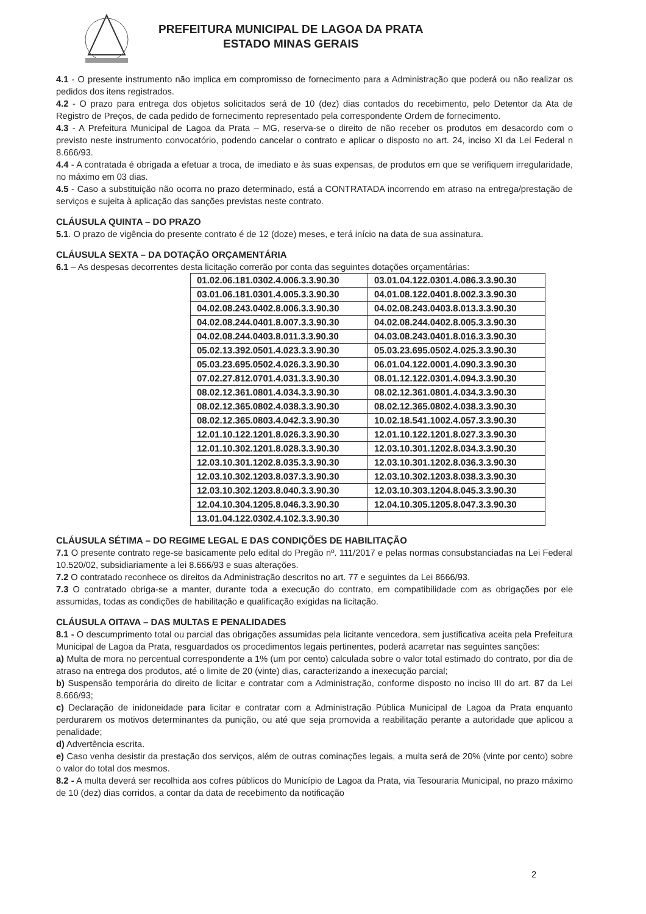PREFEITURA MUNICIPAL DE LAGOA DA PRATA
ESTADO MINAS GERAIS
4.1 - O presente instrumento não implica em compromisso de fornecimento para a Administração que poderá ou não realizar os pedidos dos itens registrados.
4.2 - O prazo para entrega dos objetos solicitados será de 10 (dez) dias contados do recebimento, pelo Detentor da Ata de Registro de Preços, de cada pedido de fornecimento representado pela correspondente Ordem de fornecimento.
4.3 - A Prefeitura Municipal de Lagoa da Prata – MG, reserva-se o direito de não receber os produtos em desacordo com o previsto neste instrumento convocatório, podendo cancelar o contrato e aplicar o disposto no art. 24, inciso XI da Lei Federal n 8.666/93.
4.4 - A contratada é obrigada a efetuar a troca, de imediato e às suas expensas, de produtos em que se verifiquem irregularidade, no máximo em 03 dias.
4.5 - Caso a substituição não ocorra no prazo determinado, está a CONTRATADA incorrendo em atraso na entrega/prestação de serviços e sujeita à aplicação das sanções previstas neste contrato.
CLÁUSULA QUINTA – DO PRAZO
5.1. O prazo de vigência do presente contrato é de 12 (doze) meses, e terá início na data de sua assinatura.
CLÁUSULA SEXTA – DA DOTAÇÃO ORÇAMENTÁRIA
6.1 – As despesas decorrentes desta licitação correrão por conta das seguintes dotações orçamentárias:
| 01.02.06.181.0302.4.006.3.3.90.30 | 03.01.04.122.0301.4.086.3.3.90.30 |
| 03.01.06.181.0301.4.005.3.3.90.30 | 04.01.08.122.0401.8.002.3.3.90.30 |
| 04.02.08.243.0402.8.006.3.3.90.30 | 04.02.08.243.0403.8.013.3.3.90.30 |
| 04.02.08.244.0401.8.007.3.3.90.30 | 04.02.08.244.0402.8.005.3.3.90.30 |
| 04.02.08.244.0403.8.011.3.3.90.30 | 04.03.08.243.0401.8.016.3.3.90.30 |
| 05.02.13.392.0501.4.023.3.3.90.30 | 05.03.23.695.0502.4.025.3.3.90.30 |
| 05.03.23.695.0502.4.026.3.3.90.30 | 06.01.04.122.0001.4.090.3.3.90.30 |
| 07.02.27.812.0701.4.031.3.3.90.30 | 08.01.12.122.0301.4.094.3.3.90.30 |
| 08.02.12.361.0801.4.034.3.3.90.30 | 08.02.12.361.0801.4.034.3.3.90.30 |
| 08.02.12.365.0802.4.038.3.3.90.30 | 08.02.12.365.0802.4.038.3.3.90.30 |
| 08.02.12.365.0803.4.042.3.3.90.30 | 10.02.18.541.1002.4.057.3.3.90.30 |
| 12.01.10.122.1201.8.026.3.3.90.30 | 12.01.10.122.1201.8.027.3.3.90.30 |
| 12.01.10.302.1201.8.028.3.3.90.30 | 12.03.10.301.1202.8.034.3.3.90.30 |
| 12.03.10.301.1202.8.035.3.3.90.30 | 12.03.10.301.1202.8.036.3.3.90.30 |
| 12.03.10.302.1203.8.037.3.3.90.30 | 12.03.10.302.1203.8.038.3.3.90.30 |
| 12.03.10.302.1203.8.040.3.3.90.30 | 12.03.10.303.1204.8.045.3.3.90.30 |
| 12.04.10.304.1205.8.046.3.3.90.30 | 12.04.10.305.1205.8.047.3.3.90.30 |
| 13.01.04.122.0302.4.102.3.3.90.30 | |
CLÁUSULA SÉTIMA – DO REGIME LEGAL E DAS CONDIÇÕES DE HABILITAÇÃO
7.1 O presente contrato rege-se basicamente pelo edital do Pregão nº. 111/2017 e pelas normas consubstanciadas na Lei Federal 10.520/02, subsidiariamente a lei 8.666/93 e suas alterações.
7.2 O contratado reconhece os direitos da Administração descritos no art. 77 e seguintes da Lei 8666/93.
7.3 O contratado obriga-se a manter, durante toda a execução do contrato, em compatibilidade com as obrigações por ele assumidas, todas as condições de habilitação e qualificação exigidas na licitação.
CLÁUSULA OITAVA – DAS MULTAS E PENALIDADES
8.1 - O descumprimento total ou parcial das obrigações assumidas pela licitante vencedora, sem justificativa aceita pela Prefeitura Municipal de Lagoa da Prata, resguardados os procedimentos legais pertinentes, poderá acarretar nas seguintes sanções:
a) Multa de mora no percentual correspondente a 1% (um por cento) calculada sobre o valor total estimado do contrato, por dia de atraso na entrega dos produtos, até o limite de 20 (vinte) dias, caracterizando a inexecução parcial;
b) Suspensão temporária do direito de licitar e contratar com a Administração, conforme disposto no inciso III do art. 87 da Lei 8.666/93;
c) Declaração de inidoneidade para licitar e contratar com a Administração Pública Municipal de Lagoa da Prata enquanto perdurarem os motivos determinantes da punição, ou até que seja promovida a reabilitação perante a autoridade que aplicou a penalidade;
d) Advertência escrita.
e) Caso venha desistir da prestação dos serviços, além de outras cominações legais, a multa será de 20% (vinte por cento) sobre o valor do total dos mesmos.
8.2 - A multa deverá ser recolhida aos cofres públicos do Município de Lagoa da Prata, via Tesouraria Municipal, no prazo máximo de 10 (dez) dias corridos, a contar da data de recebimento da notificação
2